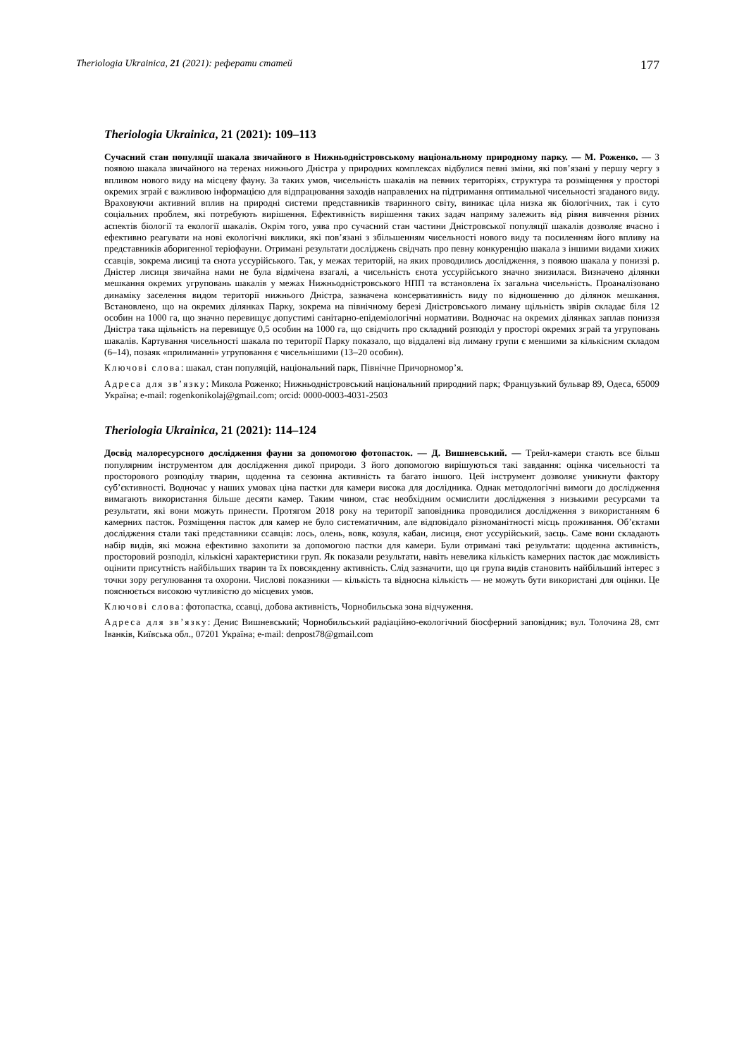Theriologia Ukrainica, 21 (2021): реферати статей 177
Theriologia Ukrainica, 21 (2021): 109–113
Сучасний стан популяції шакала звичайного в Нижньодністровському національному природному парку. — М. Роженко. — З появою шакала звичайного на теренах нижнього Дністра у природних комплексах відбулися певні зміни, які пов’язані у першу чергу з впливом нового виду на місцеву фауну. За таких умов, чисельність шакалів на певних територіях, структура та розміщення у просторі окремих зграй є важливою інформацією для відпрацювання заходів направлених на підтримання оптимальної чисельності згаданого виду. Враховуючи активний вплив на природні системи представників тваринного світу, виникає ціла низка як біологічних, так і суто соціальних проблем, які потребують вирішення. Ефективність вирішення таких задач напряму залежить від рівня вивчення різних аспектів біології та екології шакалів. Окрім того, уява про сучасний стан частини Дністровської популяції шакалів дозволяє вчасно і ефективно реагувати на нові екологічні виклики, які пов’язані з збільшенням чисельності нового виду та посиленням його впливу на представників аборигенної теріофауни. Отримані результати досліджень свідчать про певну конкуренцію шакала з іншими видами хижих ссавців, зокрема лисиці та єнота уссурійського. Так, у межах територій, на яких проводились дослідження, з появою шакала у пониззі р. Дністер лисиця звичайна нами не була відмічена взагалі, а чисельність єнота уссурійського значно знизилася. Визначено ділянки мешкання окремих угруповань шакалів у межах Нижньодністровського НПП та встановлена їх загальна чисельність. Проаналізовано динаміку заселення видом території нижнього Дністра, зазначена консервативність виду по відношенню до ділянок мешкання. Встановлено, що на окремих ділянках Парку, зокрема на північному березі Дністровського лиману щільність звірів складає біля 12 особин на 1000 га, що значно перевищує допустимі санітарно-епідеміологічні нормативи. Водночас на окремих ділянках заплав пониззя Дністра така щільність на перевищує 0,5 особин на 1000 га, що свідчить про складний розподіл у просторі окремих зграй та угруповань шакалів. Картування чисельності шакала по території Парку показало, що віддалені від лиману групи є меншими за кількісним складом (6–14), позаяк «прилиманні» угруповання є чисельнішими (13–20 особин).
Ключові слова: шакал, стан популяцій, національний парк, Північне Причорномор’я.
Адреса для зв’язку: Микола Роженко; Нижньодністровський національний природний парк; Французький бульвар 89, Одеса, 65009 Україна; e-mail: rogenkonikolaj@gmail.com; orcid: 0000-0003-4031-2503
Theriologia Ukrainica, 21 (2021): 114–124
Досвід малоресурсного дослідження фауни за допомогою фотопасток. — Д. Вишневський. — Трейл-камери стають все більш популярним інструментом для дослідження дикої природи. З його допомогою вирішуються такі завдання: оцінка чисельності та просторового розподілу тварин, щоденна та сезонна активність та багато іншого. Цей інструмент дозволяє уникнути фактору суб’єктивності. Водночас у наших умовах ціна пастки для камери висока для дослідника. Однак методологічні вимоги до дослідження вимагають використання більше десяти камер. Таким чином, стає необхідним осмислити дослідження з низькими ресурсами та результати, які вони можуть принести. Протягом 2018 року на території заповідника проводилися дослідження з використанням 6 камерних пасток. Розміщення пасток для камер не було систематичним, але відповідало різноманітності місць проживання. Об’єктами дослідження стали такі представники ссавців: лось, олень, вовк, козуля, кабан, лисиця, єнот уссурійський, заєць. Саме вони складають набір видів, які можна ефективно захопити за допомогою пастки для камери. Були отримані такі результати: щоденна активність, просторовий розподіл, кількісні характеристики груп. Як показали результати, навіть невелика кількість камерних пасток дає можливість оцінити присутність найбільших тварин та їх повсякденну активність. Слід зазначити, що ця група видів становить найбільший інтерес з точки зору регулювання та охорони. Числові показники — кількість та відносна кількість — не можуть бути використані для оцінки. Це пояснюється високою чутливістю до місцевих умов.
Ключові слова: фотопастка, ссавці, добова активність, Чорнобильська зона відчуження.
Адреса для зв’язку: Денис Вишневський; Чорнобильський радіаційно-екологічний біосферний заповідник; вул. Толочина 28, смт Іванків, Київська обл., 07201 Україна; e-mail: denpost78@gmail.com